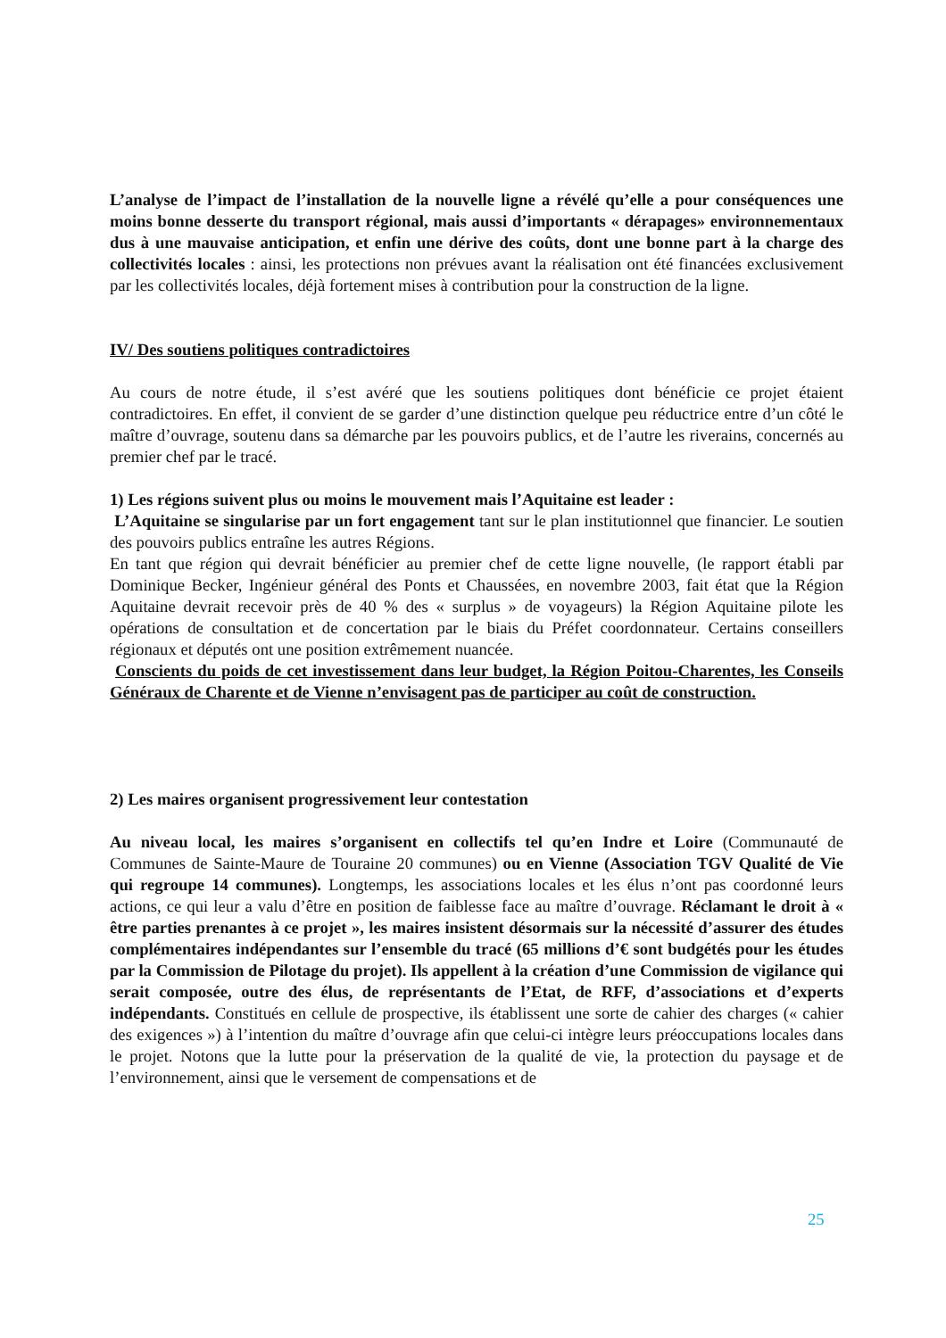L’analyse de l’impact de l’installation de la nouvelle ligne a révélé qu’elle a pour conséquences une moins bonne desserte du transport régional, mais aussi d’importants « dérapages» environnementaux dus à une mauvaise anticipation, et enfin une dérive des coûts, dont une bonne part à la charge des collectivités locales : ainsi, les protections non prévues avant la réalisation ont été financées exclusivement par les collectivités locales, déjà fortement mises à contribution pour la construction de la ligne.
IV/ Des soutiens politiques contradictoires
Au cours de notre étude, il s’est avéré que les soutiens politiques dont bénéficie ce projet étaient contradictoires. En effet, il convient de se garder d’une distinction quelque peu réductrice entre d’un côté le maître d’ouvrage, soutenu dans sa démarche par les pouvoirs publics, et de l’autre les riverains, concernés au premier chef par le tracé.
1) Les régions suivent plus ou moins le mouvement mais l’Aquitaine est leader :
L’Aquitaine se singularise par un fort engagement tant sur le plan institutionnel que financier. Le soutien des pouvoirs publics entraîne les autres Régions.
En tant que région qui devrait bénéficier au premier chef de cette ligne nouvelle, (le rapport établi par Dominique Becker, Ingénieur général des Ponts et Chaussées, en novembre 2003, fait état que la Région Aquitaine devrait recevoir près de 40 % des « surplus » de voyageurs) la Région Aquitaine pilote les opérations de consultation et de concertation par le biais du Préfet coordonnateur. Certains conseillers régionaux et députés ont une position extrêmement nuancée.
Conscients du poids de cet investissement dans leur budget, la Région Poitou-Charentes, les Conseils Généraux de Charente et de Vienne n’envisagent pas de participer au coût de construction.
2) Les maires organisent progressivement leur contestation
Au niveau local, les maires s’organisent en collectifs tel qu’en Indre et Loire (Communauté de Communes de Sainte-Maure de Touraine 20 communes) ou en Vienne (Association TGV Qualité de Vie qui regroupe 14 communes). Longtemps, les associations locales et les élus n’ont pas coordonné leurs actions, ce qui leur a valu d’être en position de faiblesse face au maître d’ouvrage. Réclamant le droit à « être parties prenantes à ce projet », les maires insistent désormais sur la nécessité d’assurer des études complémentaires indépendantes sur l’ensemble du tracé (65 millions d’€ sont budgétés pour les études par la Commission de Pilotage du projet). Ils appellent à la création d’une Commission de vigilance qui serait composée, outre des élus, de représentants de l’Etat, de RFF, d’associations et d’experts indépendants. Constitués en cellule de prospective, ils établissent une sorte de cahier des charges (« cahier des exigences ») à l’intention du maître d’ouvrage afin que celui-ci intègre leurs préoccupations locales dans le projet. Notons que la lutte pour la préservation de la qualité de vie, la protection du paysage et de l’environnement, ainsi que le versement de compensations et de
25